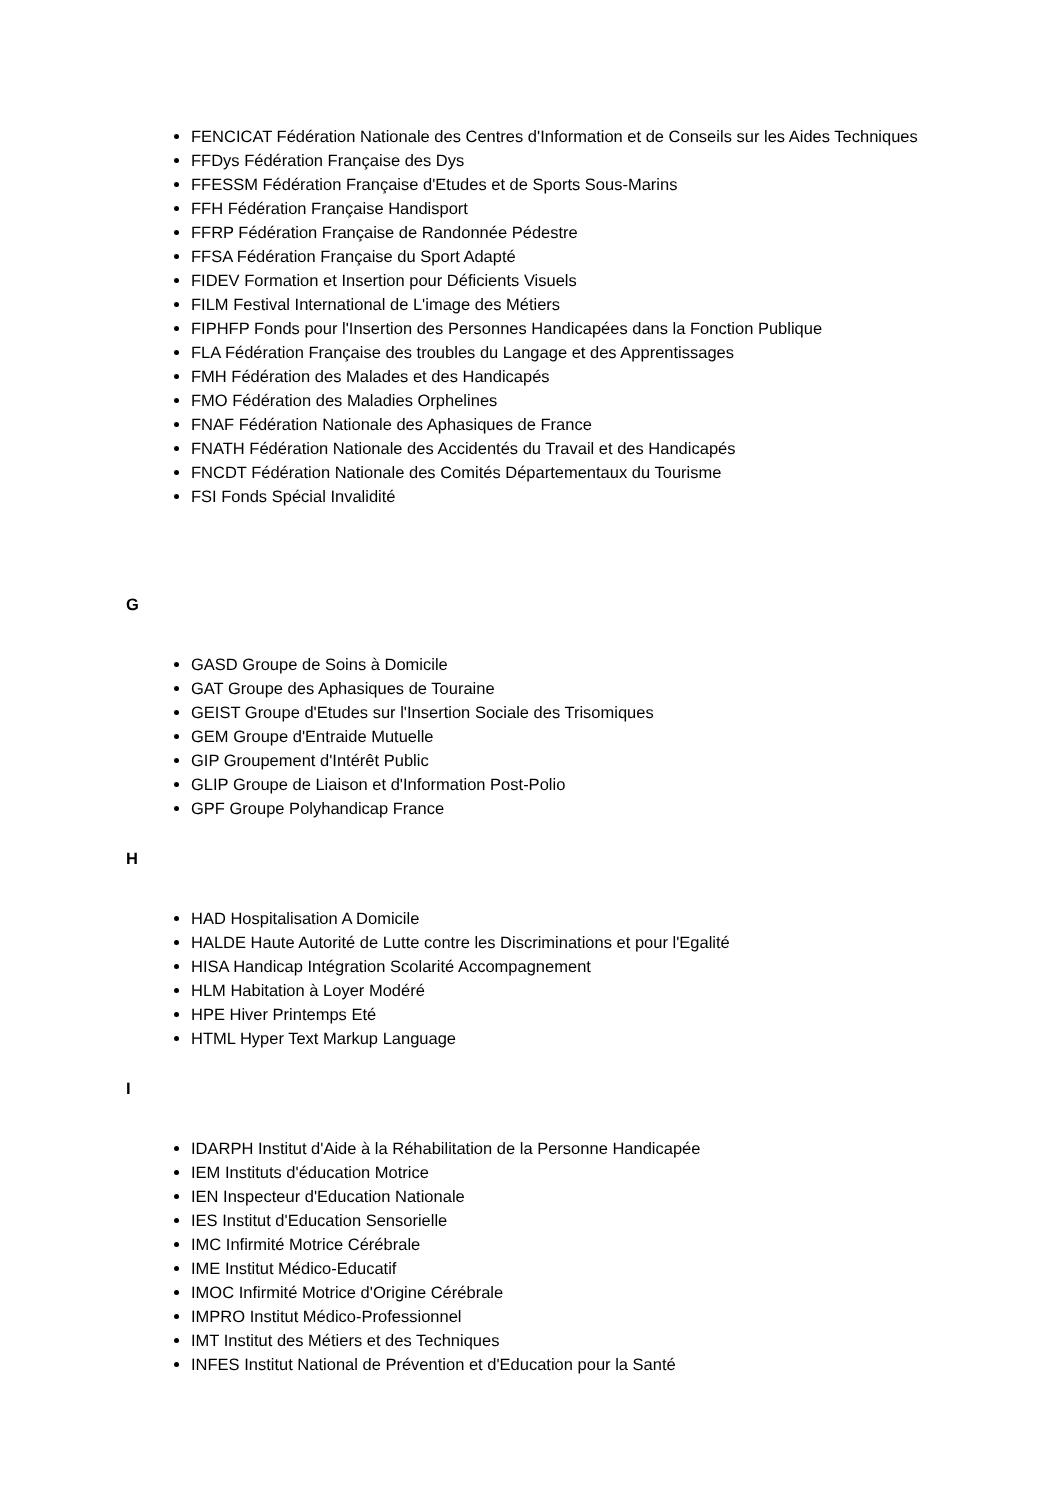FENCICAT Fédération Nationale des Centres d'Information et de Conseils sur les Aides Techniques
FFDys Fédération Française des Dys
FFESSM Fédération Française d'Etudes et de Sports Sous-Marins
FFH Fédération Française Handisport
FFRP Fédération Française de Randonnée Pédestre
FFSA Fédération Française du Sport Adapté
FIDEV Formation et Insertion pour Déficients Visuels
FILM Festival International de L'image des Métiers
FIPHFP Fonds pour l'Insertion des Personnes Handicapées dans la Fonction Publique
FLA Fédération Française des troubles du Langage et des Apprentissages
FMH Fédération des Malades et des Handicapés
FMO Fédération des Maladies Orphelines
FNAF Fédération Nationale des Aphasiques de France
FNATH Fédération Nationale des Accidentés du Travail et des Handicapés
FNCDT Fédération Nationale des Comités Départementaux du Tourisme
FSI Fonds Spécial Invalidité
G
GASD Groupe de Soins à Domicile
GAT Groupe des Aphasiques de Touraine
GEIST Groupe d'Etudes sur l'Insertion Sociale des Trisomiques
GEM Groupe d'Entraide Mutuelle
GIP Groupement d'Intérêt Public
GLIP Groupe de Liaison et d'Information Post-Polio
GPF Groupe Polyhandicap France
H
HAD Hospitalisation A Domicile
HALDE Haute Autorité de Lutte contre les Discriminations et pour l'Egalité
HISA Handicap Intégration Scolarité Accompagnement
HLM Habitation à Loyer Modéré
HPE Hiver Printemps Eté
HTML Hyper Text Markup Language
I
IDARPH Institut d'Aide à la Réhabilitation de la Personne Handicapée
IEM Instituts d'éducation Motrice
IEN Inspecteur d'Education Nationale
IES Institut d'Education Sensorielle
IMC Infirmité Motrice Cérébrale
IME Institut Médico-Educatif
IMOC Infirmité Motrice d'Origine Cérébrale
IMPRO Institut Médico-Professionnel
IMT Institut des Métiers et des Techniques
INFES Institut National de Prévention et d'Education pour la Santé